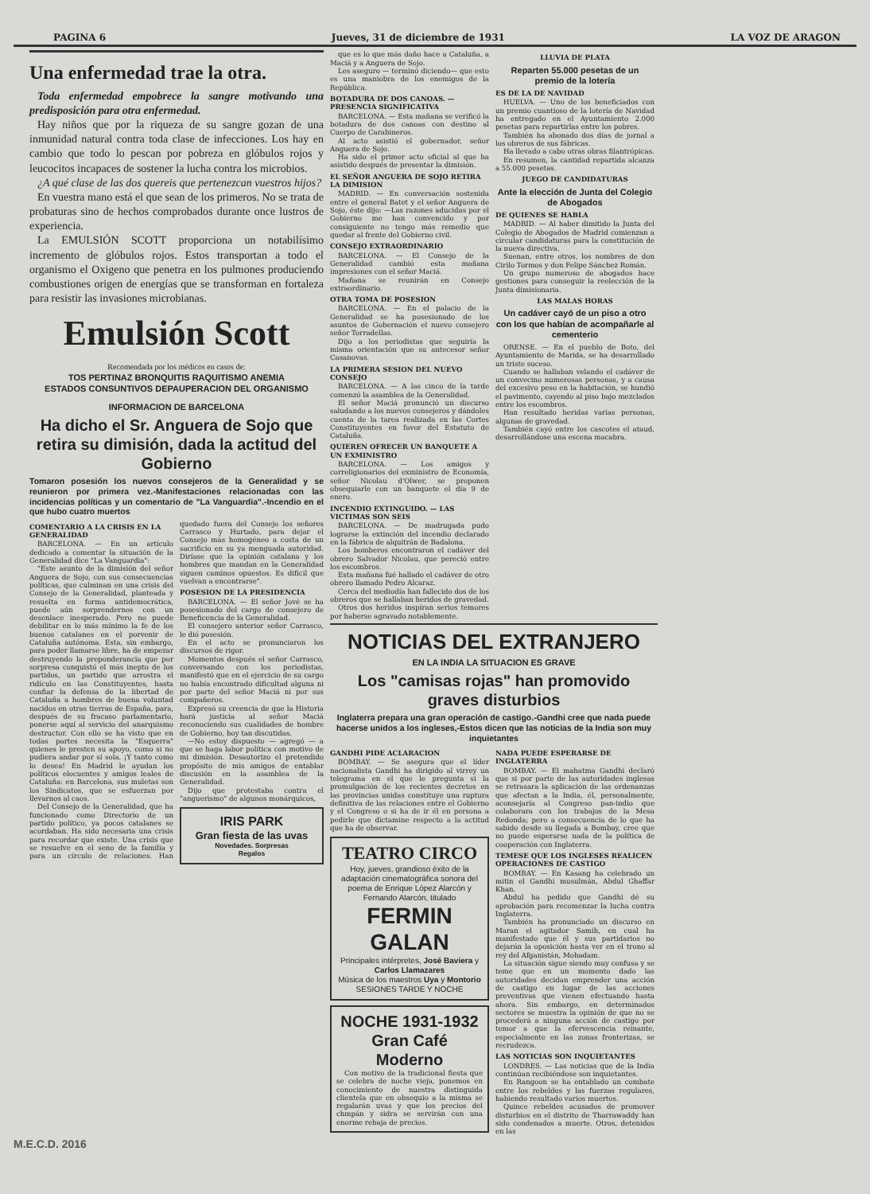PAGINA 6 Jueves, 31 de diciembre de 1931 LA VOZ DE ARAGON
Una enfermedad trae la otra.
Toda enfermedad empobrece la sangre motivando una predisposición para otra enfermedad.
Hay niños que por la riqueza de su sangre gozan de una inmunidad natural contra toda clase de infecciones. Los hay en cambio que todo lo pescan por pobreza en glóbulos rojos y leucocitos incapaces de sostener la lucha contra los microbios.
¿A qué clase de las dos quereis que pertenezcan vuestros hijos?
En vuestra mano está el que sean de los primeros. No se trata de probaturas sino de hechos comprobados durante once lustros de experiencia.
La EMULSIÓN SCOTT proporciona un notabilísimo incremento de glóbulos rojos. Estos transportan a todo el organismo el Oxigeno que penetra en los pulmones produciendo combustiones origen de energías que se transforman en fortaleza para resistir las invasiones microbianas.
Emulsión Scott
Recomendada por los médicos en casos de:
TOS PERTINAZ BRONQUITIS RAQUITISMO ANEMIA
ESTADOS CONSUNTIVOS DEPAUPERACION DEL ORGANISMO
INFORMACION DE BARCELONA
Ha dicho el Sr. Anguera de Sojo que retira su dimisión, dada la actitud del Gobierno
Tomaron posesión los nuevos consejeros de la Generalidad y se reunieron por primera vez.-Manifestaciones relacionadas con las incidencias políticas y un comentario de "La Vanguardia".-Incendio en el que hubo cuatro muertos
COMENTARIO A LA CRISIS EN LA GENERALIDAD
BARCELONA. — En un artículo dedicado a comentar la situación de la Generalidad dice "La Vanguardia":
"Este asunto de la dimisión del señor Anguera de Sojo, con sus consecuencias políticas, que culminan en una crisis del Consejo de la Generalidad, planteada y resuelta en forma antidemocrática, puede aún sorprendernos con un desenlace inesperado. Pero no puede debilitar en lo más mínimo la fe de los buenos catalanes en el porvenir de Cataluña autónoma. Esta, sin embargo, para poder llamarse libre, ha de empezar destruyendo la preponderancia que por sorpresa conquistó el más inepto de los partidos, un partido que arrostra el ridículo en las Constituyentes, hasta confiar la defensa de la libertad de Cataluña a hombres de buena voluntad nacidos en otras tierras de España, para, después de su fracaso parlamentario, ponerse aquí al servicio del anarquismo destructor. Con ello se ha visto que en todas partes necesita la "Esquerra" quienes le presten su apoyo, como si no pudiera andar por sí sola. ¡Y tanto como lo desea! En Madrid le ayudan los políticos elocuentes y amigos leales de Cataluña: en Barcelona, sus muletas son los Sindicatos, que se esfuerzan por llevarnos al caos.
Del Consejo de la Generalidad, que ha funcionado como Directorio de un partido político, ya pocos catalanes se acordaban. Ha sido necesaria una crisis para recordar que existe. Una crisis que se resuelve en el seno de la familia y para un círculo de relaciones. Han quedado fuera del Consejo los señores Carrasco y Hurtado, para dejar el Consejo más homogéneo a costa de un sacrificio en su ya menguada autoridad. Diríase que la opinión catalana y los hombres que mandan en la Generalidad siguen caminos opuestos. Es difícil que vuelvan a encontrarse".
POSESION DE LA PRESIDENCIA
BARCELONA. — El señor Jové se ha posesionado del cargo de consejero de Beneficencia de la Generalidad.
El consejero anterior señor Carrasco, le dió posesión.
En el acto se pronunciaron los discursos de rigor.
Momentos después el señor Carrasco, conversando con los periodistas, manifestó que en el ejercicio de su cargo no había encontrado dificultad alguna ni por parte del señor Maciá ni por sus compañeros.
Expresó su creencia de que la Historia hará justicia al señor Maciá reconociendo sus cualidades de hombre de Gobierno, hoy tan discutidas.
—No estoy dispuesto — agregó — a que se haga labor política con motivo de mi dimisión. Desautorizo el pretendido propósito de mis amigos de entablar discusión en la asamblea de la Generalidad.
Dijo que protestaba contra el "anguerismo" de algunos monárquicos,
IRIS PARK
Gran fiesta de las uvas
Novedades. Sorpresas
Regalos
que es lo que más daño hace a Cataluña, a Maciá y a Anguera de Sojo.
Les aseguro — terminó diciendo— que esto es una maniobra de los enemigos de la República.
BOTADURA DE DOS CANOAS. — PRESENCIA SIGNIFICATIVA
BARCELONA. — Esta mañana se verificó la botadura de dos canoas con destino al Cuerpo de Carabineros.
Al acto asistió el gobernador, señor Anguera de Sojo.
Ha sido el primer acto oficial al que ha asistido después de presentar la dimisión.
EL SEÑOR ANGUERA DE SOJO RETIRA LA DIMISION
MADRID. — En conversación sostenida entre el general Batet y el señor Anguera de Sojo, éste dijo: —Las razones aducidas por el Gobierno me han convencido y por consiguiente no tengo más remedio que quedar al frente del Gobierno civil.
CONSEJO EXTRAORDINARIO
BARCELONA. — El Consejo de la Generalidad cambió esta mañana impresiones con el señor Maciá.
Mañana se reunirán en Consejo extraordinario.
OTRA TOMA DE POSESION
BARCELONA. — En el palacio de la Generalidad se ha posesionado de los asuntos de Gobernación el nuevo consejero señor Torradellas.
Dijo a los periodistas que seguiría la misma orientación que su antecesor señor Casanovas.
LA PRIMERA SESION DEL NUEVO CONSEJO
BARCELONA. — A las cinco de la tarde comenzó la asamblea de la Generalidad.
El señor Maciá pronunció un discurso saludando a los nuevos consejeros y dándoles cuenta de la tarea realizada en las Cortes Constituyentes en favor del Estatuto de Cataluña.
QUIEREN OFRECER UN BANQUETE A UN EXMINISTRO
BARCELONA. — Los amigos y correligionarios del exministro de Economía, señor Nicolau d'Olwer, se proponen obsequiarle con un banquete el día 9 de enero.
INCENDIO EXTINGUIDO. — LAS VICTIMAS SON SEIS
BARCELONA. — De madrugada pudo lograrse la extinción del incendio declarado en la fábrica de alquitrán de Badalona.
Los bomberos encontraron el cadáver del obrero Salvador Nicolau, que pereció entre los escombros.
Esta mañana fué hallado el cadáver de otro obrero llamado Pedro Alcaraz.
Cerca del mediodía han fallecido dos de los obreros que se hallaban heridos de gravedad.
Otros dos heridos inspiran serios temores por haberse agravado notablemente.
LLUVIA DE PLATA
Reparten 55.000 pesetas de un premio de la lotería
ES DE LA DE NAVIDAD
HUELVA. — Uno de los beneficiados con un premio cuantioso de la lotería de Navidad ha entregado en el Ayuntamiento 2.000 pesetas para repartirlas entre los pobres.
También ha abonado dos días de jornal a los obreros de sus fábricas.
Ha llevado a cabo otras obras filantrópicas.
En resumen, la cantidad repartida alcanza a 55.000 pesetas.
JUEGO DE CANDIDATURAS
Ante la elección de Junta del Colegio de Abogados
DE QUIENES SE HABLA
MADRID. — Al haber dimitido la Junta del Colegio de Abogados de Madrid comienzan a circular candidaturas para la constitución de la nueva directiva.
Suenan, entre otros, los nombres de don Cirilo Tormos y don Felipe Sánchez Román.
Un grupo numeroso de abogados hace gestiones para conseguir la reelección de la Junta dimisionaria.
LAS MALAS HORAS
Un cadáver cayó de un piso a otro con los que habían de acompañarle al cementerio
ORENSE. — En el pueblo de Boto, del Ayuntamiento de Marida, se ha desarrollado un triste suceso.
Cuando se hallaban velando el cadáver de un convecino numerosas personas, y a causa del excesivo peso en la habitación, se hundió el pavimento, cayendo al piso bajo mezclados entre los escombros.
Han resultado heridas varias personas, algunas de gravedad.
También cayó entre los cascotes el ataud, desarrollándose una escena macabra.
NOTICIAS DEL EXTRANJERO
EN LA INDIA LA SITUACION ES GRAVE
Los "camisas rojas" han promovido graves disturbios
Inglaterra prepara una gran operación de castigo.-Gandhi cree que nada puede hacerse unidos a los ingleses,-Estos dicen que las noticias de la India son muy inquietantes
GANDHI PIDE ACLARACION
BOMBAY. — Se asegura que el líder nacionalista Gandhi ha dirigido al virrey un telegrama en el que le pregunta si la promulgación de los recientes decretos en las provincias unidas constituye una ruptura definitiva de las relaciones entre el Gobierno y el Congreso o si ha de ir él en persona a pedirle que dictamine respecto a la actitud que ha de observar.
TEATRO CIRCO
Hoy, jueves, grandioso éxito de la adaptación cinematográfica sonora del poema de Enrique López Alarcón y Fernando Alarcón, titulado
FERMIN GALAN
Principales intérpretes, José Baviera y Carlos Llamazares
Música de los maestros Uya y Montorio
SESIONES TARDE Y NOCHE
NOCHE 1931-1932
Gran Café Moderno
Con motivo de la tradicional fiesta que se celebra de noche vieja, ponemos en conocimiento de nuestra distinguida clientela que en obsequio a la misma se regalarán uvas y que los precios del chmpán y sidra se servirán con una enorme rebaja de precios.
NADA PUEDE ESPERARSE DE INGLATERRA
BOMBAY. — El mahatma Gandhi declaró que si por parte de las autoridades inglesas se retrasara la aplicación de las ordenanzas que afectan a la India, él, personalmente, aconsejaría al Congreso pan-indio que colaborara con los trabajos de la Mesa Redonda; pero a consecuencia de lo que ha sabido desde su llegada a Bombay, cree que no puede esperarse nada de la política de cooperación con Inglaterra.
TEMESE QUE LOS INGLESES REALICEN OPERACIONES DE CASTIGO
BOMBAY. — En Kasang ha celebrado un mitin el Gandhi musulmán, Abdul Ghaffar Khan.
Abdul ha pedido que Gandhi dé su aprobación para recomenzar la lucha contra Inglaterra.
También ha pronunciado un discurso en Maran el agitador Samih, en cual ha manifestado que él y sus partidarios no dejarán la oposición hasta ver en el trono al rey del Afganistán, Mohadam.
La situación sigue siendo muy confusa y se teme que en un momento dado las autoridades decidan emprender una acción de castigo en lugar de las acciones preventivas que vienen efectuando hasta ahora. Sin embargo, en determinados sectores se muestra la opinión de que no se procederá a ninguna acción de castigo por temor a que la efervescencia reinante, especialmente en las zonas fronterizas, se recrudezca.
LAS NOTICIAS SON INQUIETANTES
LONDRES. — Las noticias que de la India continúan recibiéndose son inquietantes.
En Rangoon se ha entablado un combate entre los rebeldes y las fuerzas regulares, habiendo resultado varios muertos.
Quince rebeldes acusados de promover disturbios en el distrito de Tharrawaddy han sido condenados a muerte. Otros, detenidos en las
M.E.C.D. 2016